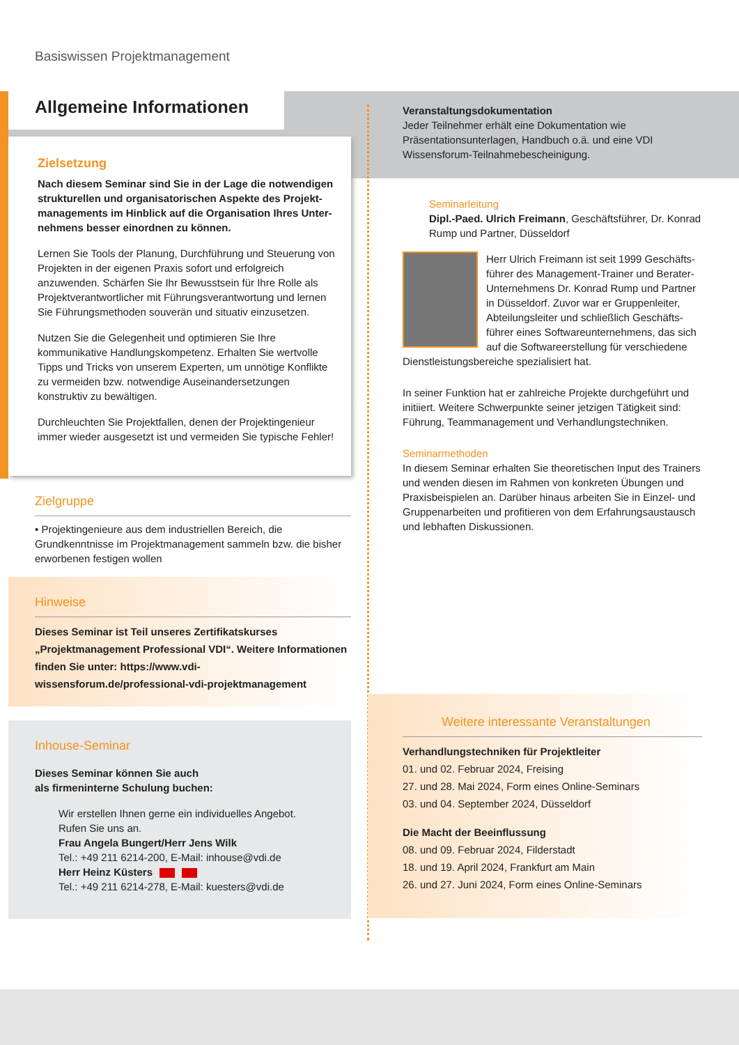Basiswissen Projektmanagement
Allgemeine Informationen
Zielsetzung
Nach diesem Seminar sind Sie in der Lage die notwendigen strukturellen und organisatorischen Aspekte des Projekt­managements im Hinblick auf die Organisation Ihres Unter­nehmens besser einordnen zu können.
Lernen Sie Tools der Planung, Durchführung und Steuerung von Projekten in der eigenen Praxis sofort und erfolgreich anzuwenden. Schärfen Sie Ihr Bewusstsein für Ihre Rolle als Projektverantwortlicher mit Führungsverantwortung und lernen Sie Führungsmethoden souverän und situativ einzusetzen.
Nutzen Sie die Gelegenheit und optimieren Sie Ihre kommunikative Handlungskompetenz. Erhalten Sie wertvolle Tipps und Tricks von unserem Experten, um unnötige Konflikte zu vermeiden bzw. notwendige Auseinandersetzungen konstruktiv zu bewältigen.
Durchleuchten Sie Projektfallen, denen der Projektingenieur immer wieder ausgesetzt ist und vermeiden Sie typische Fehler!
Zielgruppe
• Projektingenieure aus dem industriellen Bereich, die Grundkenntnisse im Projektmanagement sammeln bzw. die bisher erworbenen festigen wollen
Hinweise
Dieses Seminar ist Teil unseres Zertifikatskurses „Projektmanagement Professional VDI“. Weitere Informationen finden Sie unter: https://www.vdi-wissensforum.de/professional-vdi-projektmanagement
Inhouse-Seminar
Dieses Seminar können Sie auch
als firmeninterne Schulung buchen:
Wir erstellen Ihnen gerne ein individuelles Angebot.
Rufen Sie uns an.
Frau Angela Bungert/Herr Jens Wilk
Tel.: +49 211 6214-200, E-Mail: inhouse@vdi.de
Herr Heinz Küsters
Tel.: +49 211 6214-278, E-Mail: kuesters@vdi.de
Veranstaltungsdokumentation
Jeder Teilnehmer erhält eine Dokumentation wie Präsentationsunterlagen, Handbuch o.ä. und eine VDI Wissensforum-Teilnahmebescheinigung.
Seminarleitung
Dipl.-Paed. Ulrich Freimann, Geschäftsführer, Dr. Konrad Rump und Partner, Düsseldorf
Herr Ulrich Freimann ist seit 1999 Geschäfts­führer des Management-Trainer und Berater-Unternehmens Dr. Konrad Rump und Partner in Düsseldorf. Zuvor war er Gruppenleiter, Abteilungsleiter und schließlich Geschäfts­führer eines Softwareunternehmens, das sich auf die Softwareerstellung für verschiedene Dienstleistungsbereiche spezialisiert hat.
In seiner Funktion hat er zahlreiche Projekte durchgeführt und initiiert. Weitere Schwerpunkte seiner jetzigen Tätigkeit sind: Führung, Teammanagement und Verhandlungstechniken.
Seminarmethoden
In diesem Seminar erhalten Sie theoretischen Input des Trainers und wenden diesen im Rahmen von konkreten Übungen und Praxisbeispielen an. Darüber hinaus arbeiten Sie in Einzel- und Gruppenarbeiten und profitieren von dem Erfahrungsaustausch und lebhaften Diskussionen.
Weitere interessante Veranstaltungen
Verhandlungstechniken für Projektleiter
01. und 02. Februar 2024, Freising
27. und 28. Mai 2024, Form eines Online-Seminars
03. und 04. September 2024, Düsseldorf
Die Macht der Beeinflussung
08. und 09. Februar 2024, Filderstadt
18. und 19. April 2024, Frankfurt am Main
26. und 27. Juni 2024, Form eines Online-Seminars